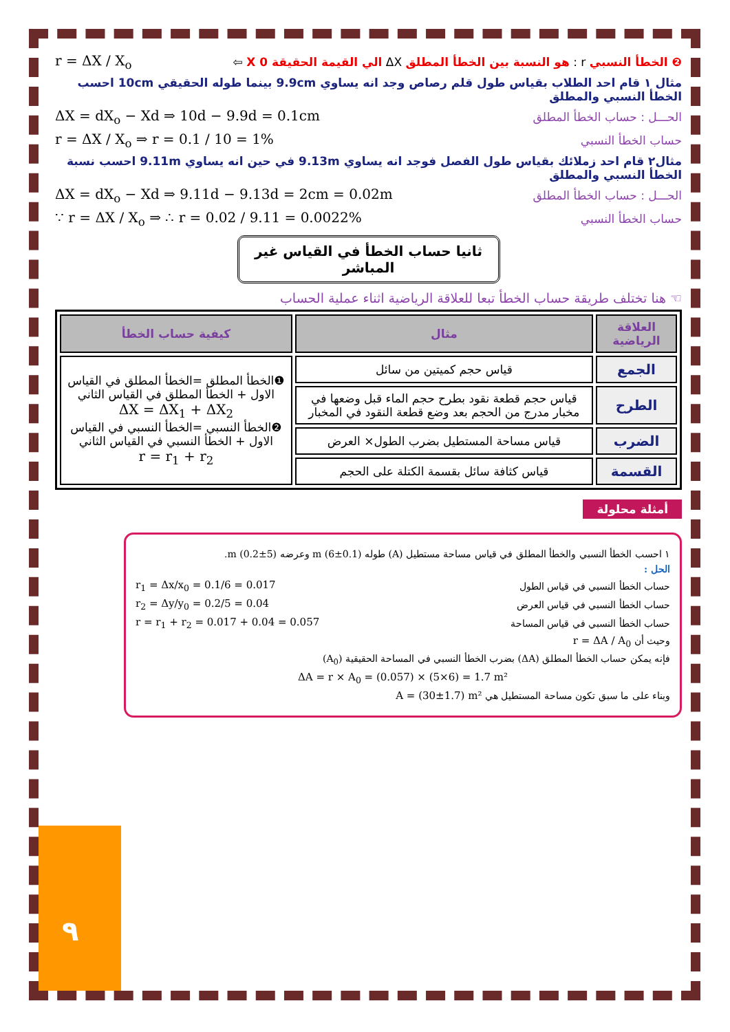❷ الخطأ النسبي r : هو النسبة بين الخطأ المطلق ΔX الي القيمة الحقيقة X 0 ⇦ r = ΔX / X<sub>o</sub>
مثال ١ قام احد الطلاب بقياس طول قلم رصاص وجد انه يساوي 9.9cm بينما طوله الحقيقي 10cm احسب الخطأ النسبي والمطلق
الحـــل : حساب الخطأ المطلق ΔX = dX<sub>o</sub> − Xd ⇒ 10d − 9.9d = 0.1cm
حساب الخطأ النسبي r = ΔX / X<sub>o</sub> ⇒ r = 0.1 / 10 = 1%
مثال٢ قام احد زملائك بقياس طول الفصل فوجد انه يساوي 9.13m في حين انه يساوي 9.11m احسب نسبة الخطأ النسبي والمطلق
الحـــل : حساب الخطأ المطلق ΔX = dX<sub>o</sub> − Xd ⇒ 9.11d − 9.13d = 2cm = 0.02m
حساب الخطأ النسبي ∵ r = ΔX / X<sub>o</sub> ⇒ ∴ r = 0.02 / 9.11 = 0.0022%
ثانيا حساب الخطأ في القياس غير المباشر
☜ هنا تختلف طريقة حساب الخطأ تبعا للعلاقة الرياضية اثناء عملية الحساب
| العلاقة الرياضية | مثال | كيفية حساب الخطأ |
| --- | --- | --- |
| الجمع | قياس حجم كميتين من سائل | ❶الخطأ المطلق =الخطأ المطلق في القياس الاول + الخطأ المطلق في القياس الثاني ΔX = ΔX<sub>1</sub> + ΔX<sub>2</sub> ❷الخطأ النسبي =الخطأ النسبي في القياس الاول + الخطأ النسبي في القياس الثاني r = r<sub>1</sub> + r<sub>2</sub> |
| الطرح | قياس حجم قطعة نقود بطرح حجم الماء قبل وضعها في مخبار مدرج من الحجم بعد وضع قطعة النقود في المخبار | |
| الضرب | قياس مساحة المستطيل بضرب الطول× العرض | |
| القسمة | قياس كثافة سائل بقسمة الكتلة على الحجم | |
أمثلة محلولة
١ احسب الخطأ النسبي والخطأ المطلق في قياس مساحة مستطيل (A) طوله m (6±0.1) وعرضه (5±0.2) m.
الحل :
حساب الخطأ النسبي في قياس الطول r<sub>1</sub> = Δx/x<sub>0</sub> = 0.1/6 = 0.017
حساب الخطأ النسبي في قياس العرض r<sub>2</sub> = Δy/y<sub>0</sub> = 0.2/5 = 0.04
حساب الخطأ النسبي في قياس المساحة r = r<sub>1</sub> + r<sub>2</sub> = 0.017 + 0.04 = 0.057
وحيث أن r = ΔA / A<sub>0</sub>
فإنه يمكن حساب الخطأ المطلق (ΔA) بضرب الخطأ النسبي في المساحة الحقيقية (A<sub>0</sub>)
ΔA = r × A<sub>0</sub> = (0.057) × (5×6) = 1.7 m²
وبناء على ما سبق تكون مساحة المستطيل هي A = (30±1.7) m²
٩